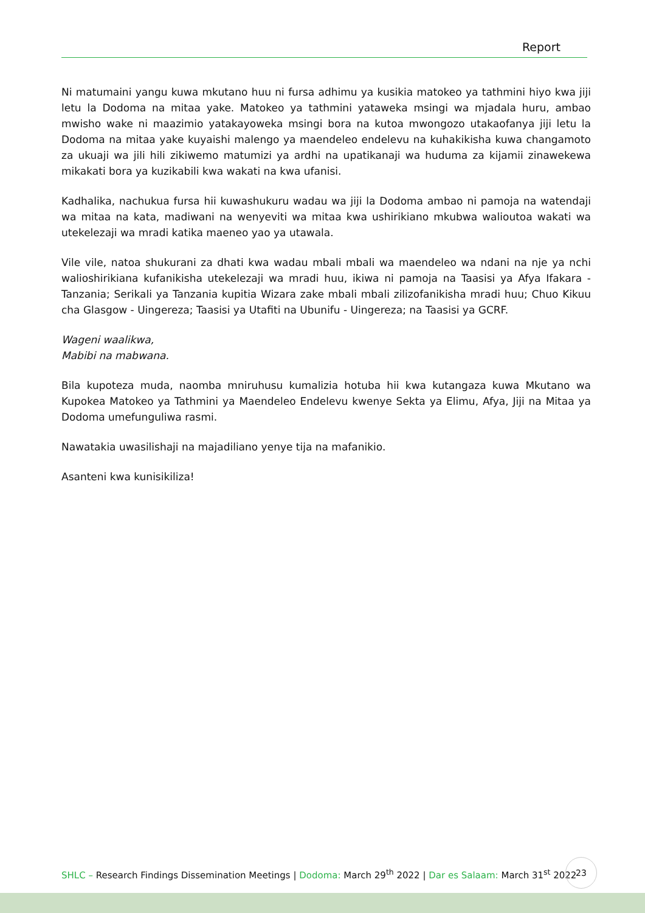Report
Ni matumaini yangu kuwa mkutano huu ni fursa adhimu ya kusikia matokeo ya tathmini hiyo kwa jiji letu la Dodoma na mitaa yake. Matokeo ya tathmini yataweka msingi wa mjadala huru, ambao mwisho wake ni maazimio yatakayoweka msingi bora na kutoa mwongozo utakaofanya jiji letu la Dodoma na mitaa yake kuyaishi malengo ya maendeleo endelevu na kuhakikisha kuwa changamoto za ukuaji wa jili hili zikiwemo matumizi ya ardhi na upatikanaji wa huduma za kijamii zinawekewa mikakati bora ya kuzikabili kwa wakati na kwa ufanisi.
Kadhalika, nachukua fursa hii kuwashukuru wadau wa jiji la Dodoma ambao ni pamoja na watendaji wa mitaa na kata, madiwani na wenyeviti wa mitaa kwa ushirikiano mkubwa walioutoa wakati wa utekelezaji wa mradi katika maeneo yao ya utawala.
Vile vile, natoa shukurani za dhati kwa wadau mbali mbali wa maendeleo wa ndani na nje ya nchi walioshirikiana kufanikisha utekelezaji wa mradi huu, ikiwa ni pamoja na Taasisi ya Afya Ifakara - Tanzania; Serikali ya Tanzania kupitia Wizara zake mbali mbali zilizofanikisha mradi huu; Chuo Kikuu cha Glasgow - Uingereza; Taasisi ya Utafiti na Ubunifu - Uingereza; na Taasisi ya GCRF.
Wageni waalikwa,
Mabibi na mabwana.
Bila kupoteza muda, naomba mniruhusu kumalizia hotuba hii kwa kutangaza kuwa Mkutano wa Kupokea Matokeo ya Tathmini ya Maendeleo Endelevu kwenye Sekta ya Elimu, Afya, Jiji na Mitaa ya Dodoma umefunguliwa rasmi.
Nawatakia uwasilishaji na majadiliano yenye tija na mafanikio.
Asanteni kwa kunisikiliza!
SHLC – Research Findings Dissemination Meetings | Dodoma: March 29<sup>th</sup> 2022 | Dar es Salaam: March 31<sup>st</sup> 2022
23